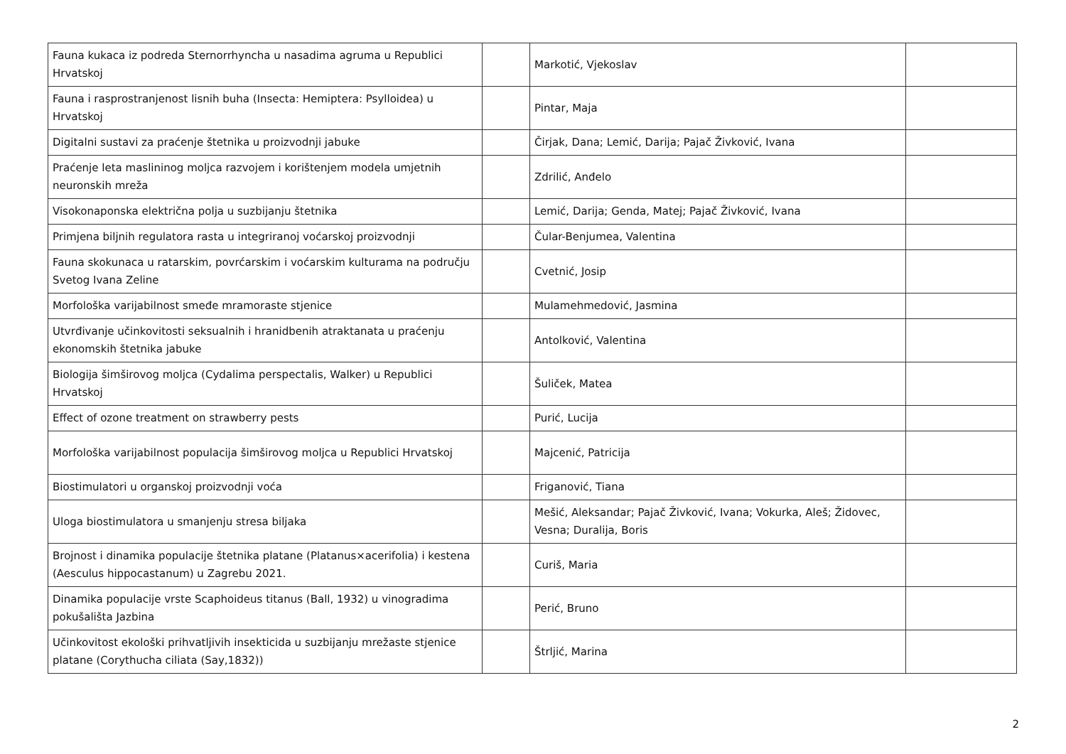| Fauna kukaca iz podreda Sternorrhyncha u nasadima agruma u Republici Hrvatskoj | | Markotić, Vjekoslav | |
| Fauna i rasprostranjenost lisnih buha (Insecta: Hemiptera: Psylloidea) u Hrvatskoj | | Pintar, Maja | |
| Digitalni sustavi za praćenje štetnika u proizvodnji jabuke | | Čirjak, Dana; Lemić, Darija; Pajač Živković, Ivana | |
| Praćenje leta maslininog moljca razvojem i korištenjem modela umjetnih neuronskih mreža | | Zdrilić, Anđelo | |
| Visokonaponska električna polja u suzbijanju štetnika | | Lemić, Darija; Genda, Matej; Pajač Živković, Ivana | |
| Primjena biljnih regulatora rasta u integriranoj voćarskoj proizvodnji | | Čular-Benjumea, Valentina | |
| Fauna skokunaca u ratarskim, povrćarskim i voćarskim kulturama na području Svetog Ivana Zeline | | Cvetnić, Josip | |
| Morfološka varijabilnost smeđe mramoraste stjenice | | Mulamehmedović, Jasmina | |
| Utvrđivanje učinkovitosti seksualnih i hranidbenih atraktanata u praćenju ekonomskih štetnika jabuke | | Antolković, Valentina | |
| Biologija šimširovog moljca (Cydalima perspectalis, Walker) u Republici Hrvatskoj | | Šuliček, Matea | |
| Effect of ozone treatment on strawberry pests | | Purić, Lucija | |
| Morfološka varijabilnost populacija šimširovog moljca u Republici Hrvatskoj | | Majcenić, Patricija | |
| Biostimulatori u organskoj proizvodnji voća | | Friganović, Tiana | |
| Uloga biostimulatora u smanjenju stresa biljaka | | Mešić, Aleksandar; Pajač Živković, Ivana; Vokurka, Aleš; Židovec, Vesna; Duralija, Boris | |
| Brojnost i dinamika populacije štetnika platane (Platanus×acerifolia) i kestena (Aesculus hippocastanum) u Zagrebu 2021. | | Curiš, Maria | |
| Dinamika populacije vrste Scaphoideus titanus (Ball, 1932) u vinogradima pokušališta Jazbina | | Perić, Bruno | |
| Učinkovitost ekološki prihvatljivih insekticida u suzbijanju mrežaste stjenice platane (Corythucha ciliata (Say,1832)) | | Štrljić, Marina | |
2